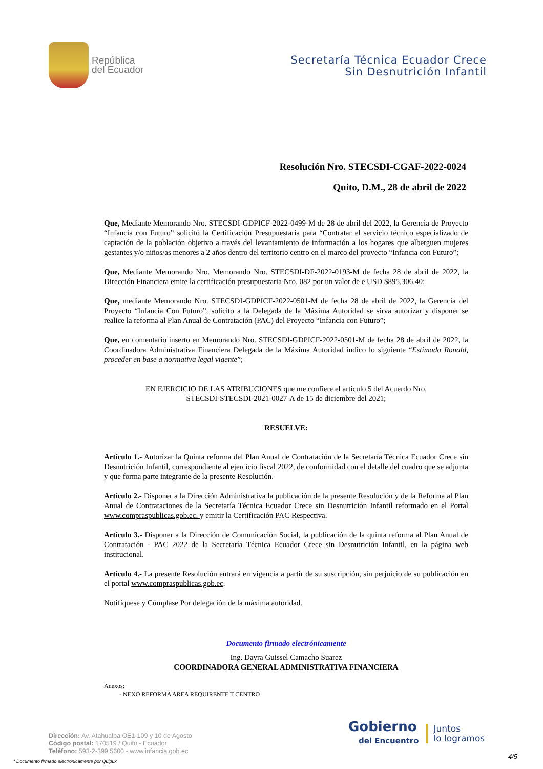República
del Ecuador
Secretaría Técnica Ecuador Crece
Sin Desnutrición Infantil
Resolución Nro. STECSDI-CGAF-2022-0024
Quito, D.M., 28 de abril de 2022
Que, Mediante Memorando Nro. STECSDI-GDPICF-2022-0499-M de 28 de abril del 2022, la Gerencia de Proyecto “Infancia con Futuro” solicitó la Certificación Presupuestaria para “Contratar el servicio técnico especializado de captación de la población objetivo a través del levantamiento de información a los hogares que alberguen mujeres gestantes y/o niños/as menores a 2 años dentro del territorio centro en el marco del proyecto “Infancia con Futuro”;
Que, Mediante Memorando Nro. Memorando Nro. STECSDI-DF-2022-0193-M de fecha 28 de abril de 2022, la Dirección Financiera emite la certificación presupuestaria Nro. 082 por un valor de e USD $895,306.40;
Que, mediante Memorando Nro. STECSDI-GDPICF-2022-0501-M de fecha 28 de abril de 2022, la Gerencia del Proyecto “Infancia Con Futuro”, solicito a la Delegada de la Máxima Autoridad se sirva autorizar y disponer se realice la reforma al Plan Anual de Contratación (PAC) del Proyecto “Infancia con Futuro”;
Que, en comentario inserto en Memorando Nro. STECSDI-GDPICF-2022-0501-M de fecha 28 de abril de 2022, la Coordinadora Administrativa Financiera Delegada de la Máxima Autoridad indico lo siguiente “Estimado Ronald, proceder en base a normativa legal vigente”;
EN EJERCICIO DE LAS ATRIBUCIONES que me confiere el artículo 5 del Acuerdo Nro.
STECSDI-STECSDI-2021-0027-A de 15 de diciembre del 2021;
RESUELVE:
Artículo 1.- Autorizar la Quinta reforma del Plan Anual de Contratación de la Secretaría Técnica Ecuador Crece sin Desnutrición Infantil, correspondiente al ejercicio fiscal 2022, de conformidad con el detalle del cuadro que se adjunta y que forma parte integrante de la presente Resolución.
Artículo 2.- Disponer a la Dirección Administrativa la publicación de la presente Resolución y de la Reforma al Plan Anual de Contrataciones de la Secretaría Técnica Ecuador Crece sin Desnutrición Infantil reformado en el Portal www.compraspublicas.gob.ec. y emitir la Certificación PAC Respectiva.
Artículo 3.- Disponer a la Dirección de Comunicación Social, la publicación de la quinta reforma al Plan Anual de Contratación - PAC 2022 de la Secretaría Técnica Ecuador Crece sin Desnutrición Infantil, en la página web institucional.
Artículo 4.- La presente Resolución entrará en vigencia a partir de su suscripción, sin perjuicio de su publicación en el portal www.compraspublicas.gob.ec.
Notifíquese y Cúmplase Por delegación de la máxima autoridad.
Documento firmado electrónicamente
Ing. Dayra Guissel Camacho Suarez
COORDINADORA GENERAL ADMINISTRATIVA FINANCIERA
Anexos:
- NEXO REFORMA AREA REQUIRENTE T CENTRO
Dirección: Av. Atahualpa OE1-109 y 10 de Agosto
Código postal: 170519 / Quito - Ecuador
Teléfono: 593-2-399 5600 - www.infancia.gob.ec
Gobierno
del Encuentro
Juntos
lo logramos
4/5
* Documento firmado electrónicamente por Quipux